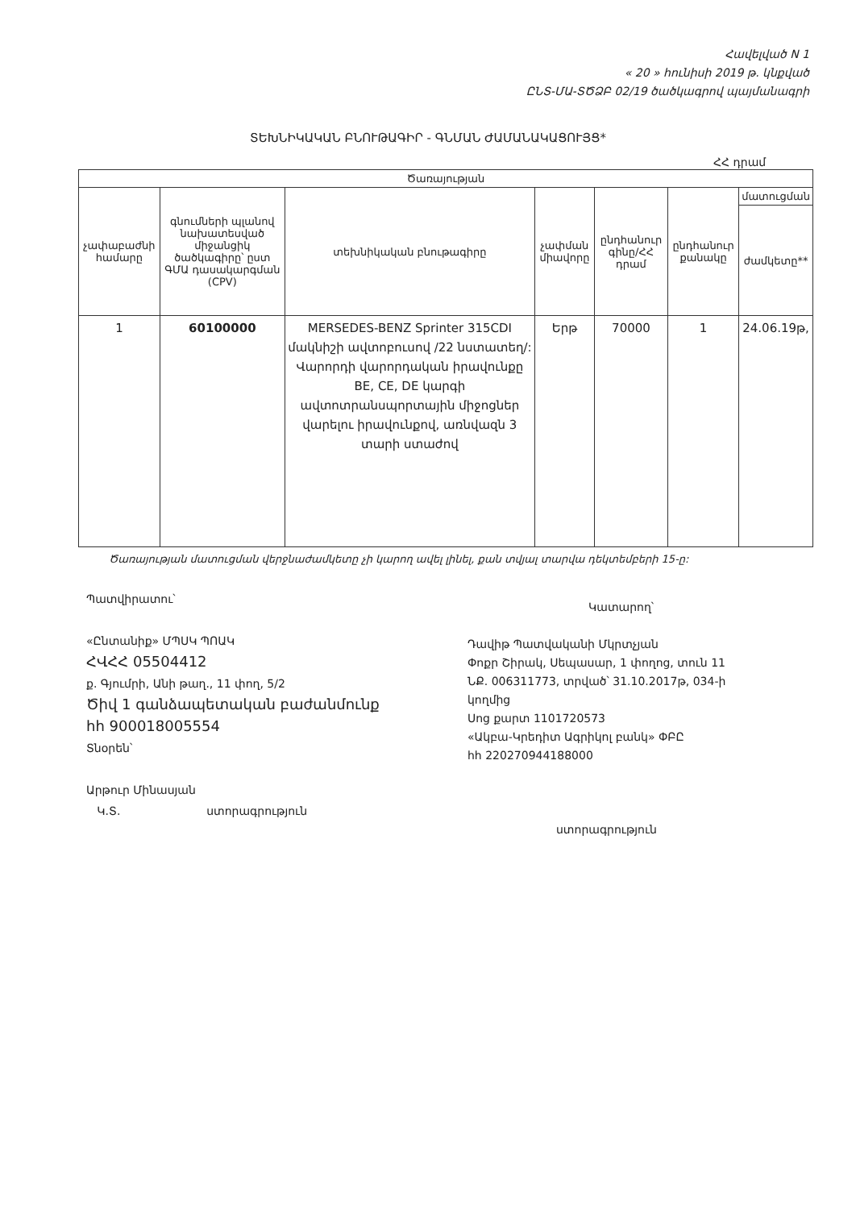Հավելված N 1
« 20 » հունիսի 2019 թ. կնքված
ԸՆՏ-ՄԱ-ՏԾՁԲ 02/19 ծածկագրով պայմանագրի
ՏԵԽՆԻԿԱԿԱՆ ԲՆՈՒԹԱԳԻՐ - ԳՆՄԱՆ ԺԱՄԱՆԱԿԱՑՈՒՅՑ*
ՀՀ դրամ
| Ծառայության | | | | | | |
| --- | --- | --- | --- | --- | --- | --- |
| չափաբաժնի համարը | գնումների պլանով նախատեսված միջանցիկ ծածկագիրը՝ ըստ ԳՄԱ դասակարգման (CPV) | տեխնիկական բնութագիրը | չափման միավորը | ընդհանուր գինը/ՀՀ դրամ | ընդհանուր քանակը | մատուցման |
| | | | | | | ժամկետը** |
| 1 | 60100000 | MERSEDES-BENZ Sprinter 315CDI մակնիշի ավտոբուսով /22 նստատեղ/: Վարորդի վարորդական իրավունքը BE, CE, DE կարգի ավտոտրանսպորտային միջոցներ վարելու իրավունքով, առնվազն 3 տարի ստաժով | Երթ | 70000 | 1 | 24.06.19թ, |
Ծառայության մատուցման վերջնաժամկետը չի կարող ավել լինել, քան տվյալ տարվա դեկտեմբերի 15-ը:
Պատվիրատու՝
«Ընտանիք» ՄՊՍԿ ՊՈԱԿ
ՀՎՀՀ 05504412
ք. Գյումրի, Անի թաղ., 11 փող, 5/2
Ծիվ 1 գանձապետական բաժանմունք
հհ 900018005554
Տնօրեն՝
Արթուր Մինասյան
Կ.Տ. ստորագրություն
Կատարող՝
Դավիթ Պատվականի Մկրտչյան
Փոքր Շիրակ, Սեպասար, 1 փողոց, տուն 11
ՆՔ. 006311773, տրված՝ 31.10.2017թ, 034-ի
կողմից
Սոց քարտ 1101720573
«Ակբա-Կրեդիտ Ագրիկոլ բանկ» ՓԲԸ
հհ 220270944188000
ստորագրություն